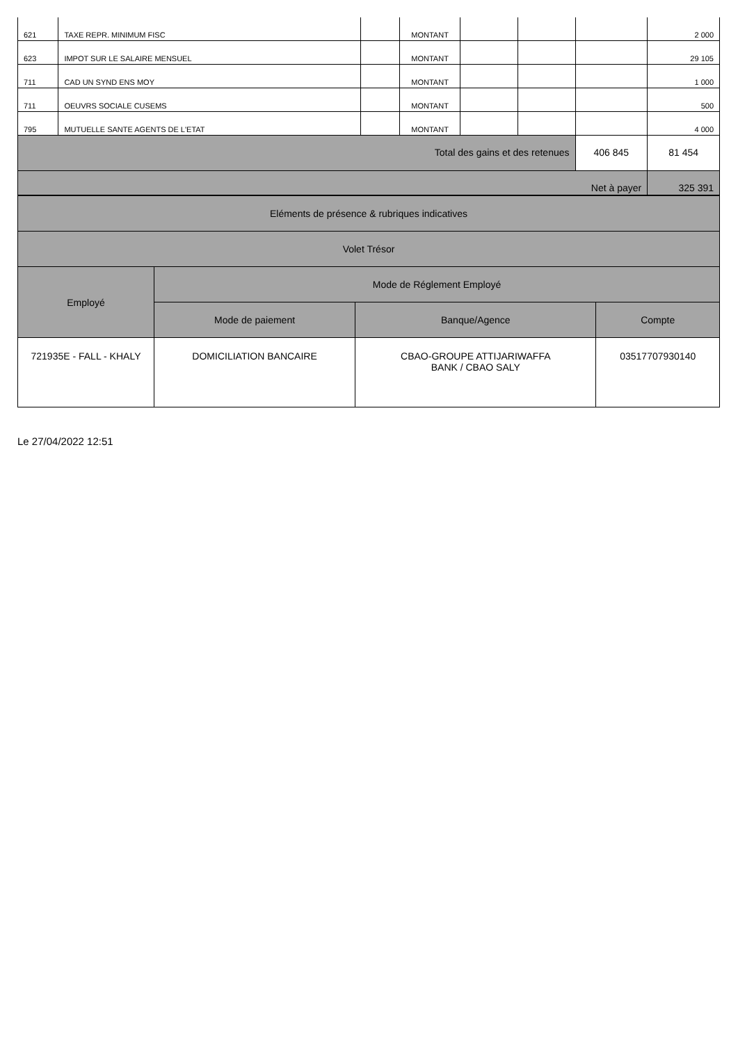| 621 | TAXE REPR. MINIMUM FISC | | MONTANT | | | | 2 000 |
| 623 | IMPOT SUR LE SALAIRE MENSUEL | | MONTANT | | | | 29 105 |
| 711 | CAD UN SYND ENS MOY | | MONTANT | | | | 1 000 |
| 711 | OEUVRS SOCIALE CUSEMS | | MONTANT | | | | 500 |
| 795 | MUTUELLE SANTE AGENTS DE L'ETAT | | MONTANT | | | | 4 000 |
| Total des gains et des retenues | | | | | | 406 845 | 81 454 |
| Net à payer | | | | | | | 325 391 |
| Eléments de présence & rubriques indicatives | | | |
| Volet Trésor | | | |
| Employé | Mode de Réglement Employé | | |
| | Mode de paiement | Banque/Agence | Compte |
| 721935E - FALL - KHALY | DOMICILIATION BANCAIRE | CBAO-GROUPE ATTIJARIWAFFA BANK / CBAO SALY | 03517707930140 |
Le 27/04/2022 12:51